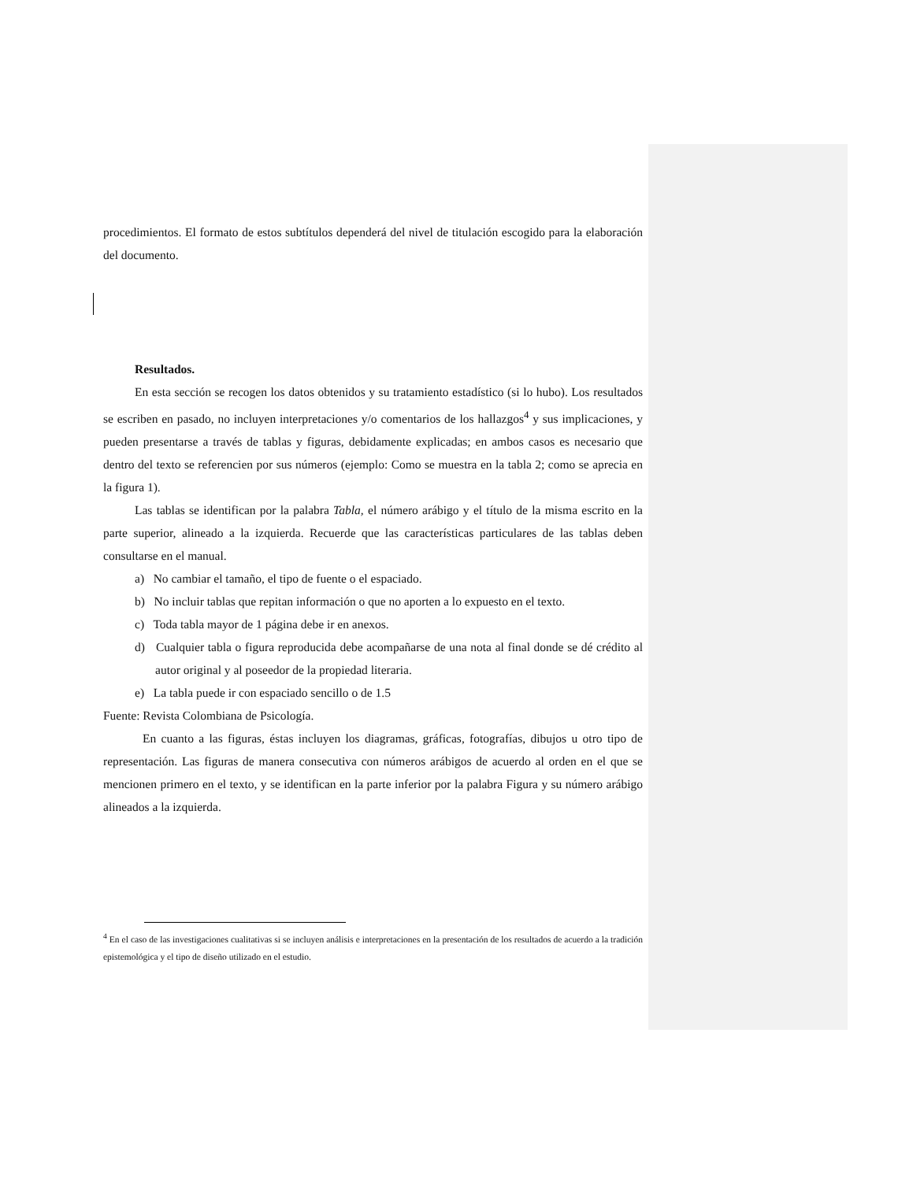procedimientos. El formato de estos subtítulos dependerá del nivel de titulación escogido para la elaboración del documento.
Resultados.
En esta sección se recogen los datos obtenidos y su tratamiento estadístico (si lo hubo). Los resultados se escriben en pasado, no incluyen interpretaciones y/o comentarios de los hallazgos<sup>4</sup> y sus implicaciones, y pueden presentarse a través de tablas y figuras, debidamente explicadas; en ambos casos es necesario que dentro del texto se referencien por sus números (ejemplo: Como se muestra en la tabla 2; como se aprecia en la figura 1).
Las tablas se identifican por la palabra Tabla, el número arábigo y el título de la misma escrito en la parte superior, alineado a la izquierda. Recuerde que las características particulares de las tablas deben consultarse en el manual.
a) No cambiar el tamaño, el tipo de fuente o el espaciado.
b) No incluir tablas que repitan información o que no aporten a lo expuesto en el texto.
c) Toda tabla mayor de 1 página debe ir en anexos.
d) Cualquier tabla o figura reproducida debe acompañarse de una nota al final donde se dé crédito al autor original y al poseedor de la propiedad literaria.
e) La tabla puede ir con espaciado sencillo o de 1.5
Fuente: Revista Colombiana de Psicología.
En cuanto a las figuras, éstas incluyen los diagramas, gráficas, fotografías, dibujos u otro tipo de representación. Las figuras de manera consecutiva con números arábigos de acuerdo al orden en el que se mencionen primero en el texto, y se identifican en la parte inferior por la palabra Figura y su número arábigo alineados a la izquierda.
<sup>4</sup> En el caso de las investigaciones cualitativas si se incluyen análisis e interpretaciones en la presentación de los resultados de acuerdo a la tradición epistemológica y el tipo de diseño utilizado en el estudio.